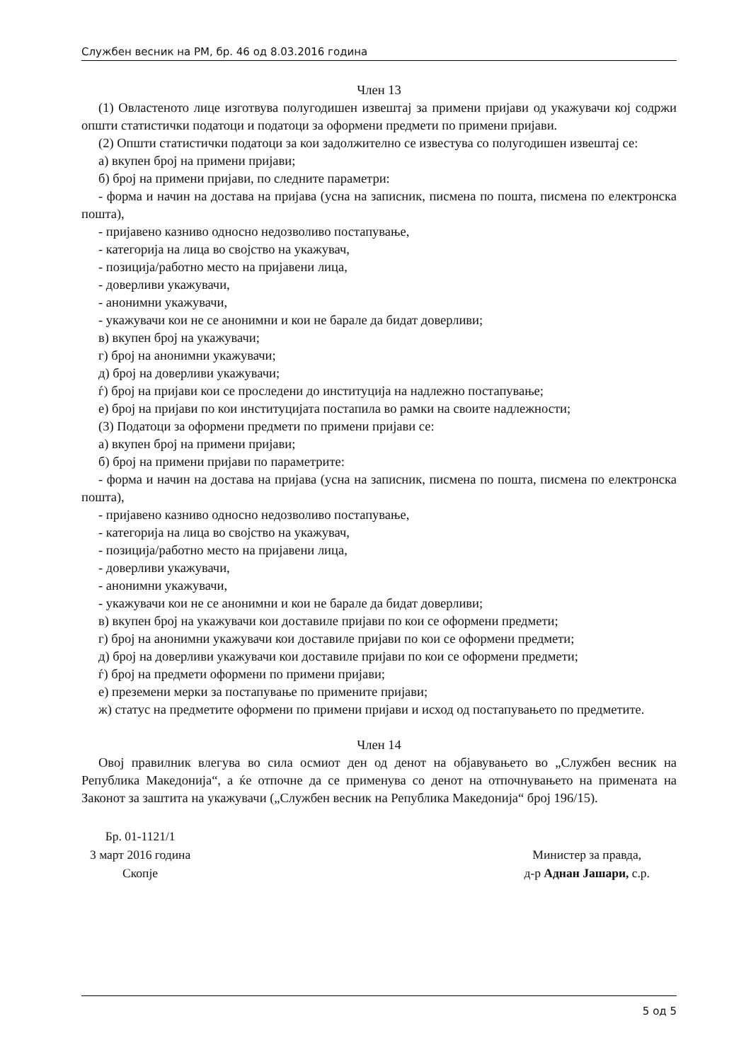Службен весник на РМ, бр. 46 од 8.03.2016 година
Член 13
(1) Овластеното лице изготвува полугодишен извештај за примени пријави од укажувачи кој содржи општи статистички податоци и податоци за оформени предмети по примени пријави.
(2) Општи статистички податоци за кои задолжително се известува со полугодишен извештај се:
а) вкупен број на примени пријави;
б) број на примени пријави, по следните параметри:
- форма и начин на достава на пријава (усна на записник, писмена по пошта, писмена по електронска пошта),
- пријавено казниво односно недозволиво постапување,
- категорија на лица во својство на укажувач,
- позиција/работно место на пријавени лица,
- доверливи укажувачи,
- анонимни укажувачи,
- укажувачи кои не се анонимни и кои не барале да бидат доверливи;
в) вкупен број на укажувачи;
г) број на анонимни укажувачи;
д) број на доверливи укажувачи;
ѓ) број на пријави кои се проследени до институција на надлежно постапување;
е) број на пријави по кои институцијата постапила во рамки на своите надлежности;
(3) Податоци за оформени предмети по примени пријави се:
а) вкупен број на примени пријави;
б) број на примени пријави по параметрите:
- форма и начин на достава на пријава (усна на записник, писмена по пошта, писмена по електронска пошта),
- пријавено казниво односно недозволиво постапување,
- категорија на лица во својство на укажувач,
- позиција/работно место на пријавени лица,
- доверливи укажувачи,
- анонимни укажувачи,
- укажувачи кои не се анонимни и кои не барале да бидат доверливи;
в) вкупен број на укажувачи кои доставиле пријави по кои се оформени предмети;
г) број на анонимни укажувачи кои доставиле пријави по кои се оформени предмети;
д) број на доверливи укажувачи кои доставиле пријави по кои се оформени предмети;
ѓ) број на предмети оформени по примени пријави;
е) преземени мерки за постапување по примените пријави;
ж) статус на предметите оформени по примени пријави и исход од постапувањето по предметите.
Член 14
Овој правилник влегува во сила осмиот ден од денот на објавувањето во „Службен весник на Република Македонија“, а ќе отпочне да се применува со денот на отпочнувањето на примената на Законот за заштита на укажувачи („Службен весник на Република Македонија“ број 196/15).
Бр. 01-1121/1
3 март 2016 година
Скопје
Министер за правда,
д-р Аднан Јашари, с.р.
5 од 5